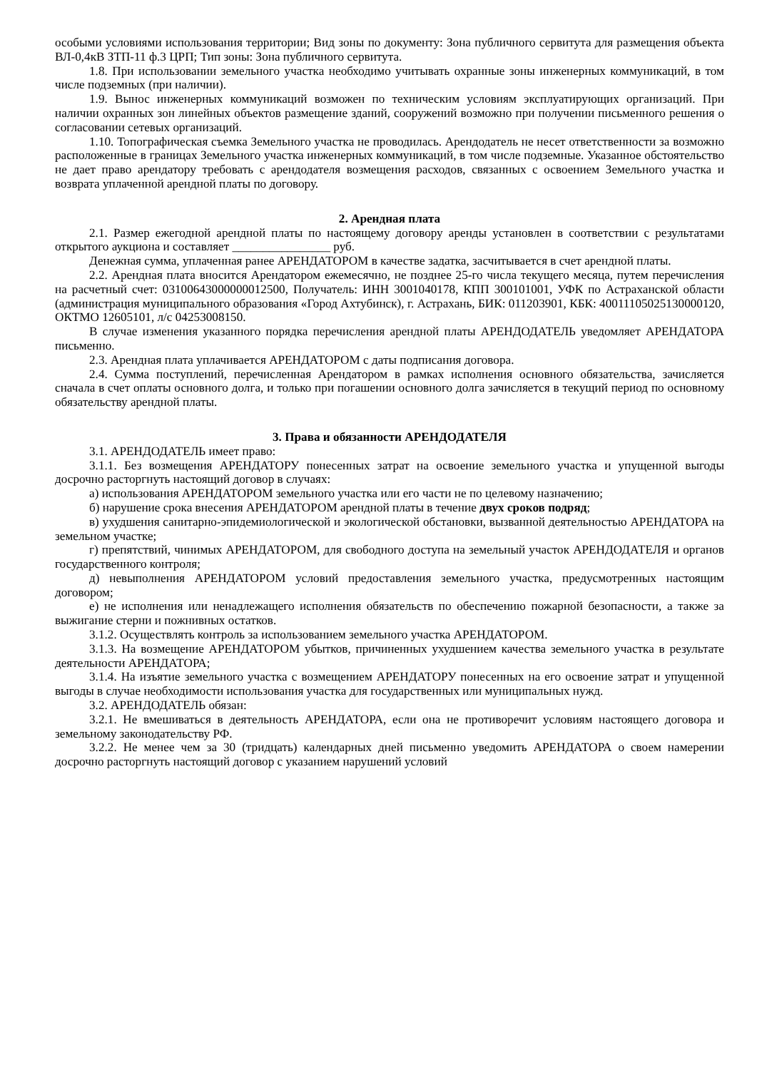особыми условиями использования территории; Вид зоны по документу: Зона публичного сервитута для размещения объекта ВЛ-0,4кВ ЗТП-11 ф.3 ЦРП; Тип зоны: Зона публичного сервитута.
1.8. При использовании земельного участка необходимо учитывать охранные зоны инженерных коммуникаций, в том числе подземных (при наличии).
1.9. Вынос инженерных коммуникаций возможен по техническим условиям эксплуатирующих организаций. При наличии охранных зон линейных объектов размещение зданий, сооружений возможно при получении письменного решения о согласовании сетевых организаций.
1.10. Топографическая съемка Земельного участка не проводилась. Арендодатель не несет ответственности за возможно расположенные в границах Земельного участка инженерных коммуникаций, в том числе подземные. Указанное обстоятельство не дает право арендатору требовать с арендодателя возмещения расходов, связанных с освоением Земельного участка и возврата уплаченной арендной платы по договору.
2. Арендная плата
2.1. Размер ежегодной арендной платы по настоящему договору аренды установлен в соответствии с результатами открытого аукциона и составляет ________________ руб.
Денежная сумма, уплаченная ранее АРЕНДАТОРОМ в качестве задатка, засчитывается в счет арендной платы.
2.2. Арендная плата вносится Арендатором ежемесячно, не позднее 25-го числа текущего месяца, путем перечисления на расчетный счет: 03100643000000012500, Получатель: ИНН 3001040178, КПП 300101001, УФК по Астраханской области (администрация муниципального образования «Город Ахтубинск), г. Астрахань, БИК: 011203901, КБК: 40011105025130000120, ОКТМО 12605101, л/с 04253008150.
В случае изменения указанного порядка перечисления арендной платы АРЕНДОДАТЕЛЬ уведомляет АРЕНДАТОРА письменно.
2.3. Арендная плата уплачивается АРЕНДАТОРОМ с даты подписания договора.
2.4. Сумма поступлений, перечисленная Арендатором в рамках исполнения основного обязательства, зачисляется сначала в счет оплаты основного долга, и только при погашении основного долга зачисляется в текущий период по основному обязательству арендной платы.
3. Права и обязанности АРЕНДОДАТЕЛЯ
3.1. АРЕНДОДАТЕЛЬ имеет право:
3.1.1. Без возмещения АРЕНДАТОРУ понесенных затрат на освоение земельного участка и упущенной выгоды досрочно расторгнуть настоящий договор в случаях:
а) использования АРЕНДАТОРОМ земельного участка или его части не по целевому назначению;
б) нарушение срока внесения АРЕНДАТОРОМ арендной платы в течение двух сроков подряд;
в) ухудшения санитарно-эпидемиологической и экологической обстановки, вызванной деятельностью АРЕНДАТОРА на земельном участке;
г) препятствий, чинимых АРЕНДАТОРОМ, для свободного доступа на земельный участок АРЕНДОДАТЕЛЯ и органов государственного контроля;
д) невыполнения АРЕНДАТОРОМ условий предоставления земельного участка, предусмотренных настоящим договором;
е) не исполнения или ненадлежащего исполнения обязательств по обеспечению пожарной безопасности, а также за выжигание стерни и пожнивных остатков.
3.1.2. Осуществлять контроль за использованием земельного участка АРЕНДАТОРОМ.
3.1.3. На возмещение АРЕНДАТОРОМ убытков, причиненных ухудшением качества земельного участка в результате деятельности АРЕНДАТОРА;
3.1.4. На изъятие земельного участка с возмещением АРЕНДАТОРУ понесенных на его освоение затрат и упущенной выгоды в случае необходимости использования участка для государственных или муниципальных нужд.
3.2. АРЕНДОДАТЕЛЬ обязан:
3.2.1. Не вмешиваться в деятельность АРЕНДАТОРА, если она не противоречит условиям настоящего договора и земельному законодательству РФ.
3.2.2. Не менее чем за 30 (тридцать) календарных дней письменно уведомить АРЕНДАТОРА о своем намерении досрочно расторгнуть настоящий договор с указанием нарушений условий